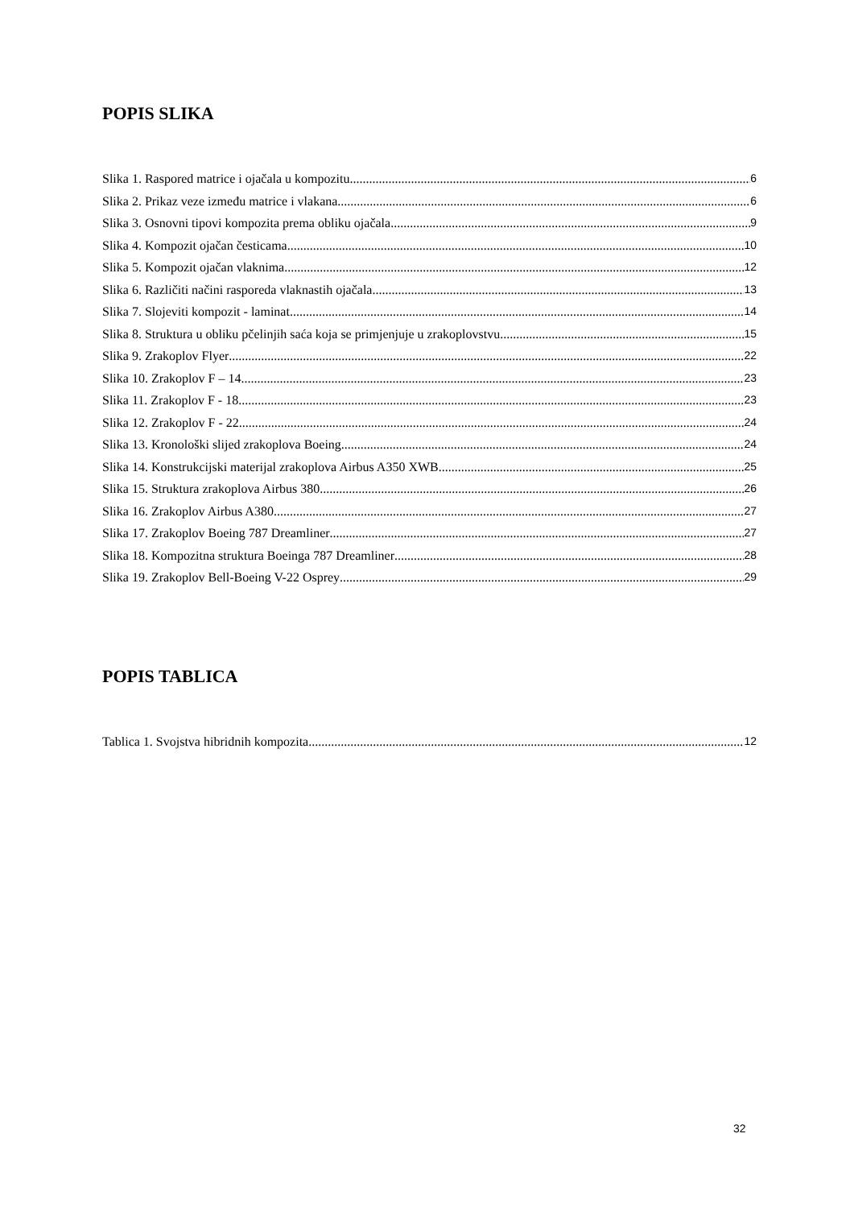POPIS SLIKA
Slika 1. Raspored matrice i ojačala u kompozitu 6
Slika 2. Prikaz veze između matrice i vlakana 6
Slika 3. Osnovni tipovi kompozita prema obliku ojačala 9
Slika 4. Kompozit ojačan česticama 10
Slika 5. Kompozit ojačan vlaknima 12
Slika 6. Različiti načini rasporeda vlaknastih ojačala 13
Slika 7. Slojeviti kompozit - laminat 14
Slika 8. Struktura u obliku pčelinjih saća koja se primjenjuje u zrakoplovstvu 15
Slika 9. Zrakoplov Flyer 22
Slika 10. Zrakoplov F – 14 23
Slika 11. Zrakoplov F - 18 23
Slika 12. Zrakoplov F - 22 24
Slika 13. Kronološki slijed zrakoplova Boeing 24
Slika 14. Konstrukcijski materijal zrakoplova Airbus A350 XWB 25
Slika 15. Struktura zrakoplova Airbus 380 26
Slika 16. Zrakoplov Airbus A380 27
Slika 17. Zrakoplov Boeing 787 Dreamliner 27
Slika 18. Kompozitna struktura Boeinga 787 Dreamliner 28
Slika 19. Zrakoplov Bell-Boeing V-22 Osprey 29
POPIS TABLICA
Tablica 1. Svojstva hibridnih kompozita 12
32